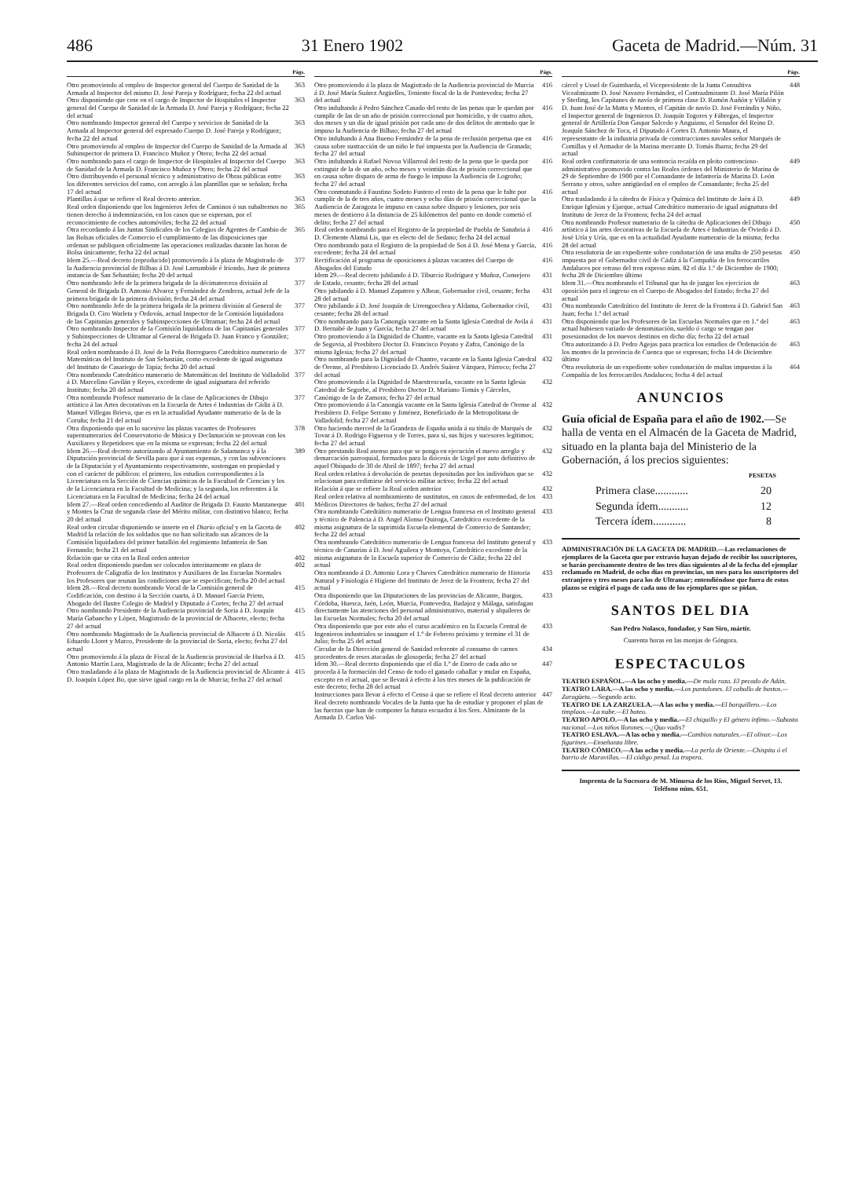486 31 Enero 1902 Gaceta de Madrid.—Núm. 31
Págs.
Otro promoviendo al empleo de Inspector general del Cuerpo de Sanidad de la Armada al Inspector del mismo D. José Pareja y Rodríguez; fecha 22 del actual 363
Otro disponiendo que cese en el cargo de Inspector de Hospitales el Inspector general del Cuerpo de Sanidad de la Armada D. José Pareja y Rodríguez; fecha 22 del actual 363
Otro nombrando Inspector general del Cuerpo y servicios de Sanidad de la Armada al Inspector general del expresado Cuerpo D. José Pareja y Rodríguez; fecha 22 del actual 363
Otro promoviendo al empleo de Inspector del Cuerpo de Sanidad de la Armada al Subinspector de primera D. Francisco Muñoz y Otero; fecha 22 del actual 363
Otro nombrando para el cargo de Inspector de Hospitales al Inspector del Cuerpo de Sanidad de la Armada D. Francisco Muñoz y Otero; fecha 22 del actual 363
Otro distribuyendo el personal técnico y administrativo de Obras públicas entre los diferentes servicios del ramo, con arreglo á las plantillas que se señalan; fecha 17 del actual 363
Plantillas á que se refiere el Real decreto anterior. 363
Real orden disponiendo que los Ingenieros Jefes de Caminos ó sus subalternos no tienen derecho á indemnización, en los casos que se expresan, por el reconocimiento de coches automóviles; fecha 22 del actual 365
Otra recordando á las Juntas Sindicales de los Colegios de Agentes de Cambio de las Bolsas oficiales de Comercio el cumplimiento de las disposiciones que ordenan se publiquen oficialmente las operaciones realizadas durante las horas de Bolsa únicamente; fecha 22 del actual 365
Idem 25.—Real decreto (reproducido) promoviendo á la plaza de Magistrado de la Audiencia provincial de Bilbao á D. José Larrumbide é Iriondo, Juez de primera instancia de San Sebastián; fecha 20 del actual 377
Otro nombrando Jefe de la primera brigada de la décimatercera división al General de Brigada D. Antonio Alvarez y Fernández de Zendrera, actual Jefe de la primera brigada de la primera división; fecha 24 del actual 377
Otro nombrando Jefe de la primera brigada de la primera división al General de Brigada D. Ciro Warleta y Ordovás, actual Inspector de la Comisión liquidadora de las Capitanías generales y Subinspecciones de Ultramar; fecha 24 del actual 377
Otro nombrando Inspector de la Comisión liquidadora de las Capitanías generales y Subinspecciones de Ultramar al General de Brigada D. Juan Franco y González; fecha 24 del actual 377
Real orden nombrando á D. José de la Peña Borreguero Catedrático numerario de Matemáticas del Instituto de San Sebastián, como excedente de igual asignatura del Instituto de Casariego de Tapia; fecha 20 del actual 377
Otra nombrando Catedrático numerario de Matemáticas del Instituto de Valladolid á D. Marcelino Gavilán y Reyes, excedente de igual asignatura del referido Instituto; fecha 20 del actual 377
Otra nombrando Profesor numerario de la clase de Aplicaciones de Dibujo artístico á las Artes decorativas en la Escuela de Artes é Industrias de Cádiz á D. Manuel Villegas Brieva, que es en la actualidad Ayudante numerario de la de la Coruña; fecha 21 del actual 377
Otra disponiendo que en lo sucesivo las plazas vacantes de Profesores supernumerarios del Conservatorio de Música y Declamación se provean con los Auxiliares y Repetidores que en la misma se expresan; fecha 22 del actual 378
Idem 26.—Real decreto autorizando al Ayuntamiento de Salamanca y á la Diputación provincial de Sevilla para que á sus expensas, y con las subvenciones de la Diputación y el Ayuntamiento respectivamente, sostengan en propiedad y con el carácter de públicos: el primero, los estudios correspondientes á la Licenciatura en la Sección de Ciencias químicas de la Facultad de Ciencias y los de la Licenciatura en la Facultad de Medicina; y la segunda, los referentes á la Licenciatura en la Facultad de Medicina; fecha 24 del actual 389
Idem 27.—Real orden concediendo al Auditor de Brigada D. Fausto Manzaneque y Montes la Cruz de segunda clase del Mérito militar, con distintivo blanco; fecha 20 del actual 401
Real orden circular disponiendo se inserte en el Diario oficial y en la Gaceta de Madrid la relación de los soldados que no han solicitado sus alcances de la Comisión liquidadora del primer batallón del regimiento Infantería de San Fernando; fecha 21 del actual 402
Relación que se cita en la Real orden anterior 402
Real orden disponiendo puedan ser colocados interinamente en plaza de Profesores de Caligrafía de los Institutos y Auxiliares de las Escuelas Normales los Profesores que reunan las condiciones que se especifican; fecha 20 del actual 402
Idem 28.—Real decreto nombrando Vocal de la Comisión general de Codificación, con destino á la Sección cuarta, á D. Manuel García Prieto, Abogado del Ilustre Colegio de Madrid y Diputado á Cortes; fecha 27 del actual 415
Otro nombrando Presidente de la Audiencia provincial de Soria á D. Joaquín María Gabancho y López, Magistrado de la provincial de Albacete, electo; fecha 27 del actual 415
Otro nombrando Magistrado de la Audiencia provincial de Albacete á D. Nicolás Eduardo Lloret y Marco, Presidente de la provincial de Soria, electo; fecha 27 del actual 415
Otro promoviendo á la plaza de Fiscal de la Audiencia provincial de Huelva á D. Antonio Martín Lara, Magistrado de la de Alicante; fecha 27 del actual 415
Otro trasladando á la plaza de Magistrado de la Audiencia provincial de Alicante á D. Joaquín López Bo, que sirve igual cargo en la de Murcia; fecha 27 del actual 415
Págs.
Otro promoviendo á la plaza de Magistrado de la Audiencia provincial de Murcia á D. José María Suárez Argüelles, Teniente fiscal de la de Pontevedra; fecha 27 del actual 416
Otro indultando á Pedro Sánchez Casado del resto de las penas que le quedan por cumplir de las de un año de prisión correccional por homicidio, y de cuatro años, dos meses y un día de igual prisión por cada uno de dos delitos de atentado que le impuso la Audiencia de Bilbao; fecha 27 del actual 416
Otro indultando á Ana Bueno Fernández de la pena de reclusión perpetua que en causa sobre sustracción de un niño le fué impuesta por la Audiencia de Granada; fecha 27 del actual 416
Otro indultando á Rafael Novoa Villarreal del resto de la pena que le queda por extinguir de la de un año, ocho meses y veintiún días de prisión correccional que en causa sobre disparo de arma de fuego le impuso la Audiencia de Logroño; fecha 27 del actual 416
Otro conmutando á Faustino Sodeto Fustero el resto de la pena que le falte por cumplir de la de tres años, cuatro meses y ocho días de prisión correccional que la Audiencia de Zaragoza le impuso en causa sobre disparo y lesiones, por seis meses de destierro á la distancia de 25 kilómetros del punto en donde cometió el delito; fecha 27 del actual 416
Real orden nombrando para el Registro de la propiedad de Puebla de Sanabria á D. Clemente Alamá Lis, que es electo del de Sedano; fecha 24 del actual 416
Otro nombrando para el Registro de la propiedad de Sos á D. José Mena y García, excedente; fecha 24 del actual 416
Rectificación al programa de oposiciones á plazas vacantes del Cuerpo de Abogados del Estado 416
Idem 29.—Real decreto jubilando á D. Tiburcio Rodríguez y Muñoz, Consejero de Estado, cesante; fecha 28 del actual 431
Otro jubilando á D. Manuel Zapatero y Albear, Gobernador civil, cesante; fecha 28 del actual 431
Otro jubilando á D. José Joaquín de Urrengoechea y Aldama, Gobernador civil, cesante; fecha 28 del actual 431
Otro nombrando para la Canongía vacante en la Santa Iglesia Catedral de Avila á D. Bernabé de Juan y García; fecha 27 del actual 431
Otro promoviendo á la Dignidad de Chantre, vacante en la Santa Iglesia Catedral de Segovia, al Presbítero Doctor D. Francisco Poyato y Zafra, Canónigo de la misma Iglesia; fecha 27 del actual 431
Otro nombrando para la Dignidad de Chantre, vacante en la Santa Iglesia Catedral de Orense, al Presbítero Licenciado D. Andrés Suárez Vázquez, Párroco; fecha 27 del actual 432
Otro promoviendo á la Dignidad de Maestrescuela, vacante en la Santa Iglesia Catedral de Segorbe, al Presbítero Doctor D. Mariano Tomás y Cárceles, Canónigo de la de Zamora; fecha 27 del actual 432
Otro promoviendo á la Canongía vacante en la Santa Iglesia Catedral de Orense al Presbítero D. Felipe Serrano y Jiménez, Beneficiado de la Metropolitana de Valladolid; fecha 27 del actual 432
Otro haciendo merced de la Grandeza de España unida á su título de Marqués de Tovar á D. Rodrigo Figueroa y de Torres, para sí, sus hijos y sucesores legítimos; fecha 27 del actual 432
Otro prestando Real asenso para que se ponga en ejecución el nuevo arreglo y demarcación parroquial, formados para la diócesis de Urgel por auto definitivo de aquel Obispado de 30 de Abril de 1897; fecha 27 del actual 432
Real orden relativa á devolución de pesetas depositadas por los individuos que se relacionan para redimirse del servicio militar activo; fecha 22 del actual 432
Relación á que se refiere la Real orden anterior 432
Real orden relativa al nombramiento de sustitutos, en casos de enfermedad, de los Médicos Directores de baños; fecha 27 del actual 433
Otra nombrando Catedrático numerario de Lengua francesa en el Instituto general y técnico de Palencia á D. Angel Alonso Quiroga, Catedrático excedente de la misma asignatura de la suprimida Escuela elemental de Comercio de Santander; fecha 22 del actual 433
Otra nombrando Catedrático numerario de Lengua francesa del Instituto general y técnico de Canarias á D. José Aguilera y Montoya, Catedrático excedente de la misma asignatura de la Escuela superior de Comercio de Cádiz; fecha 22 del actual 433
Otra nombrando á D. Antonio Lora y Chaves Catedrático numerario de Historia Natural y Fisiología é Higiene del Instituto de Jerez de la Frontera; fecha 27 del actual 433
Otra disponiendo que las Diputaciones de las provincias de Alicante, Burgos, Córdoba, Huesca, Jaén, León, Murcia, Pontevedra, Badajoz y Málaga, satisfagan directamente las atenciones del personal administrativo, material y alquileres de las Escuelas Normales; fecha 20 del actual 433
Otra disponiendo que por este año el curso académico en la Escuela Central de Ingenieros industriales se inaugure el 1.º de Febrero próximo y termine el 31 de Julio; fecha 25 del actual 433
Circular de la Dirección general de Sanidad referente al consumo de carnes procedentes de reses atacadas de glosopeda; fecha 27 del actual 434
Idem 30.—Real decreto disponiendo que el día 1.º de Enero de cada año se proceda á la formación del Censo de todo el ganado caballar y mular en España, excepto en el actual, que se llevará á efecto á los tres meses de la publicación de este decreto; fecha 28 del actual 447
Instrucciones para llevar á efecto el Censo á que se refiere el Real decreto anterior 447
Real decreto nombrando Vocales de la Junta que ha de estudiar y proponer el plan de las fuerzas que han de componer la futura escuadra á los Sres. Almirante de la Armada D. Carlos Val-
Págs.
cárcel y Ussel de Guimbarda, el Vicepresidente de la Junta Consultiva Vicealmirante D. José Navarro Fernández, el Contraalmirante D. José María Pilón y Sterling, los Capitanes de navío de primera clase D. Ramón Auñón y Villalón y D. Juan José de la Matta y Montes, el Capitán de navío D. José Ferrándis y Niño, el Inspector general de Ingenieros D. Joaquín Togores y Fábregas, el Inspector general de Artillería Don Gaspar Salcedo y Anguiano, el Senador del Reino D. Joaquín Sánchez de Toca, el Diputado á Cortes D. Antonio Maura, el representante de la industria privada de construcciones navales señor Marqués de Comillas y el Armador de la Marina mercante D. Tomás Ibarra; fecha 29 del actual 448
Real orden confirmatoria de una sentencia recaída en pleito contencioso-administrativo promovido contra las Reales órdenes del Ministerio de Marina de 29 de Septiembre de 1900 por el Comandante de Infantería de Marina D. León Serrano y otros, sobre antigüedad en el empleo de Comandante; fecha 25 del actual 449
Otra trasladando á la cátedra de Física y Química del Instituto de Jaén á D. Enrique Iglesias y Ejarque, actual Catedrático numerario de igual asignatura del Instituto de Jerez de la Frontera; fecha 24 del actual 449
Otra nombrando Profesor numerario de la cátedra de Aplicaciones del Dibujo artístico á las artes decorativas de la Escuela de Artes é Industrias de Oviedo á D. José Uría y Uría, que es en la actualidad Ayudante numerario de la misma; fecha 28 del actual 450
Otra resolutoria de un expediente sobre condonación de una multa de 250 pesetas impuesta por el Gobernador civil de Cádiz á la Compañía de los ferrocarriles Andaluces por retraso del tren expreso núm. 82 el día 1.º de Diciembre de 1900; fecha 28 de Diciembre último 450
Idem 31.—Otra nombrando el Tribunal que ha de juzgar los ejercicios de oposición para el ingreso en el Cuerpo de Abogados del Estado; fecha 27 del actual 463
Otra nombrando Catedrático del Instituto de Jerez de la Frontera á D. Gabriel San Juan; fecha 1.º del actual 463
Otra disponiendo que los Profesores de las Escuelas Normales que en 1.º del actual hubiesen variado de denominación, sueldo ó cargo se tengan por posesionados de los nuevos destinos en dicho día; fecha 22 del actual 463
Otra autorizando á D. Pedro Agejas para practica los estudios de Ordenación de los montes de la provincia de Cuenca que se expresan; fecha 14 de Diciembre último 463
Otra resolutoria de un expediente sobre condonación de multas impuestas á la Compañía de los ferrocarriles Andaluces; fecha 4 del actual 464
ANUNCIOS
Guía oficial de España para el año de 1902.—Se halla de venta en el Almacén de la Gaceta de Madrid, situado en la planta baja del Ministerio de la Gobernación, á los precios siguientes:
PESETAS
| Primera clase............ | 20 |
| Segunda ídem........... | 12 |
| Tercera ídem............ | 8 |
ADMINISTRACIÓN DE LA GACETA DE MADRID.—Las reclamaciones de ejemplares de la Gaceta que por extravío hayan dejado de recibir los suscriptores, se harán precisamente dentro de los tres días siguientes al de la fecha del ejemplar reclamado en Madrid, de ocho días en provincias, un mes para los suscriptores del extranjero y tres meses para los de Ultramar; entendiéndose que fuera de estos plazos se exigirá el pago de cada uno de los ejemplares que se pidan.
SANTOS DEL DIA
San Pedro Nolasco, fundador, y San Siro, mártir.
Cuarenta horas en las monjas de Góngora.
ESPECTACULOS
TEATRO ESPAÑOL.—A las ocho y media.—De mala raza. El pecado de Adán.
TEATRO LARA.—A las ocho y media.—Los pantalones. El caballo de bastos.—Zaragüeta.—Segundo acto.
TEATRO DE LA ZARZUELA.—A las ocho y media.—El barquillero.—Los timplaos.—La nube.—El bateo.
TEATRO APOLO.—A las ocho y media.—El chiquillo y El género ínfimo.—Subasta nacional.—Los niños llorones.—¿Quo vadis?
TEATRO ESLAVA.—A las ocho y media.—Cambios naturales.—El olivar.—Los figurines.—Enseñanza libre.
TEATRO CÓMICO.—A las ocho y media.—La perla de Oriente.—Chispita ó el barrio de Maravillas.—El código penal. La trapera.
Imprenta de la Sucesora de M. Minuesa de los Ríos, Miguel Servet, 13.
Teléfono núm. 651.